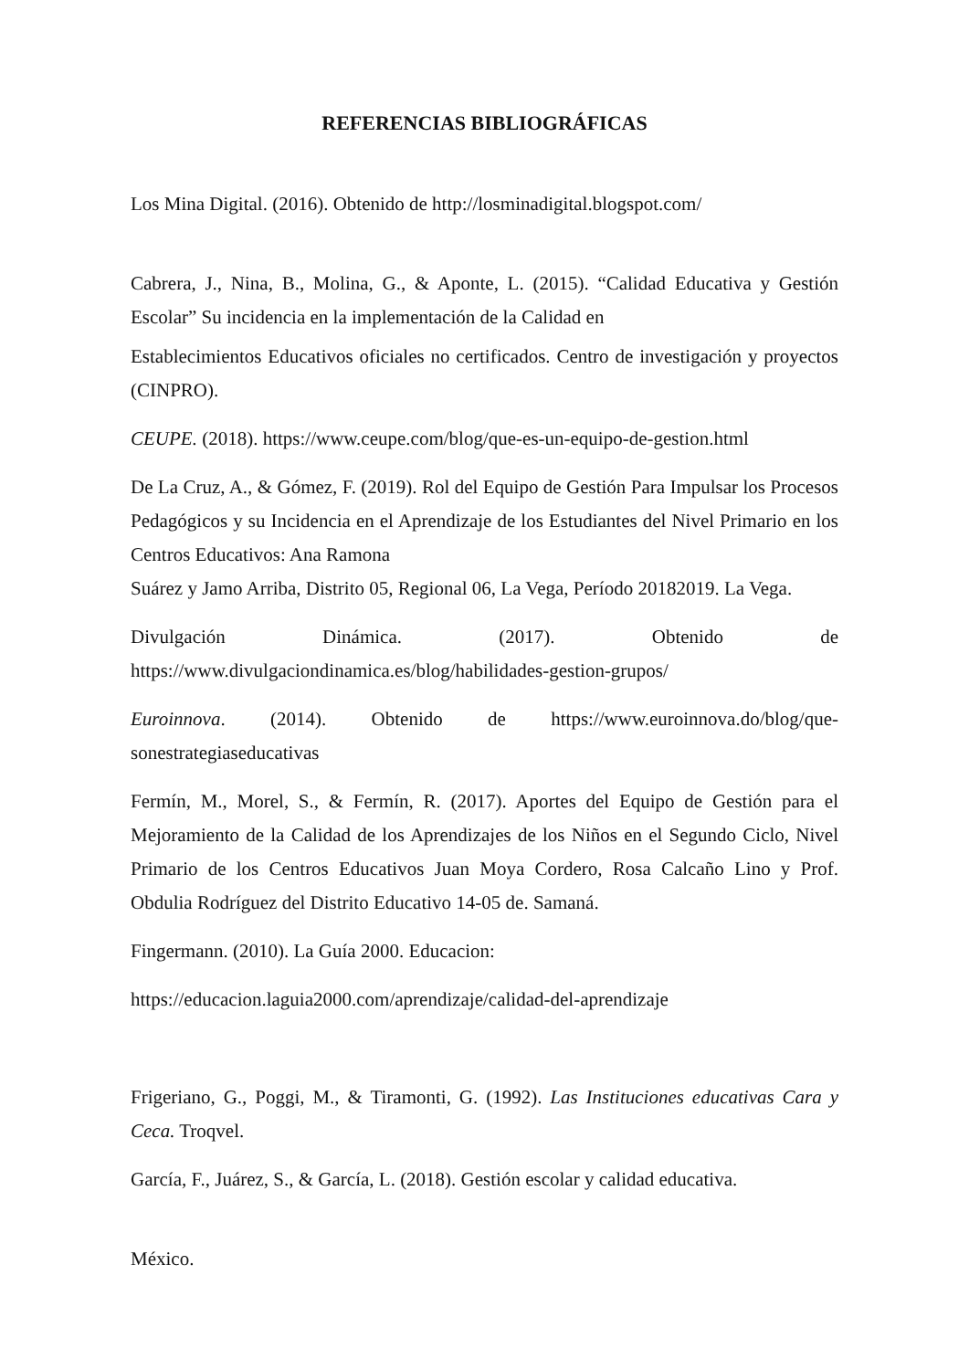REFERENCIAS BIBLIOGRÁFICAS
Los Mina Digital. (2016). Obtenido de http://losminadigital.blogspot.com/
Cabrera, J., Nina, B., Molina, G., & Aponte, L. (2015). “Calidad Educativa y Gestión Escolar” Su incidencia en la implementación de la Calidad en
Establecimientos Educativos oficiales no certificados. Centro de investigación y proyectos (CINPRO).
CEUPE. (2018). https://www.ceupe.com/blog/que-es-un-equipo-de-gestion.html
De La Cruz, A., & Gómez, F. (2019). Rol del Equipo de Gestión Para Impulsar los Procesos Pedagógicos y su Incidencia en el Aprendizaje de los Estudiantes del Nivel Primario en los Centros Educativos: Ana Ramona
Suárez y Jamo Arriba, Distrito 05, Regional 06, La Vega, Período 20182019. La Vega.
Divulgación Dinámica. (2017). Obtenido de
https://www.divulgaciondinamica.es/blog/habilidades-gestion-grupos/
Euroinnova. (2014). Obtenido de https://www.euroinnova.do/blog/que-sonestrategiaseducativas
Fermín, M., Morel, S., & Fermín, R. (2017). Aportes del Equipo de Gestión para el Mejoramiento de la Calidad de los Aprendizajes de los Niños en el Segundo Ciclo, Nivel Primario de los Centros Educativos Juan Moya Cordero, Rosa Calcaño Lino y Prof. Obdulia Rodríguez del Distrito Educativo 14-05 de. Samaná.
Fingermann. (2010). La Guía 2000. Educacion:
https://educacion.laguia2000.com/aprendizaje/calidad-del-aprendizaje
Frigeriano, G., Poggi, M., & Tiramonti, G. (1992). Las Instituciones educativas Cara y Ceca. Troqvel.
García, F., Juárez, S., & García, L. (2018). Gestión escolar y calidad educativa.
México.